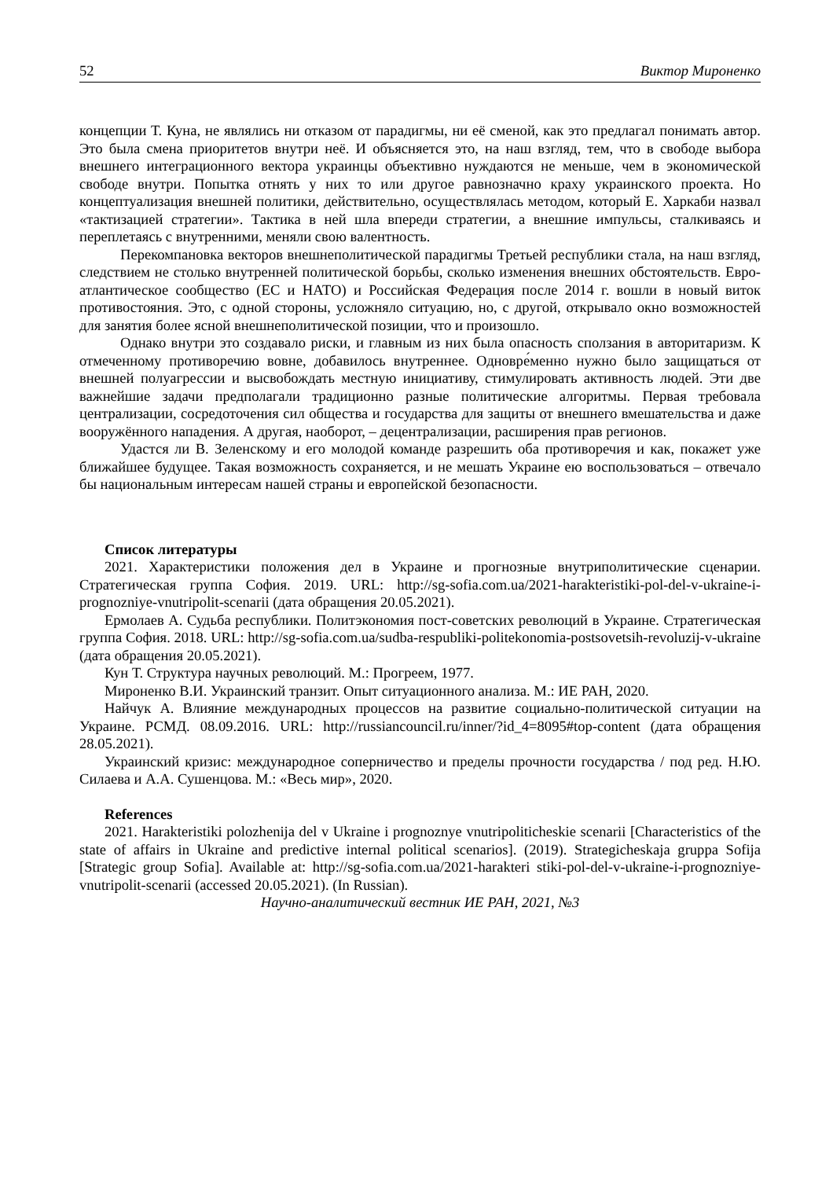52 Виктор Мироненко
концепции Т. Куна, не являлись ни отказом от парадигмы, ни её сменой, как это предлагал понимать автор. Это была смена приоритетов внутри неё. И объясняется это, на наш взгляд, тем, что в свободе выбора внешнего интеграционного вектора украинцы объективно нуждаются не меньше, чем в экономической свободе внутри. Попытка отнять у них то или другое равнозначно краху украинского проекта. Но концептуализация внешней политики, действительно, осуществлялась методом, который Е. Харкаби назвал «тактизацией стратегии». Тактика в ней шла впереди стратегии, а внешние импульсы, сталкиваясь и переплетаясь с внутренними, меняли свою валентность.
Перекомпановка векторов внешнеполитической парадигмы Третьей республики стала, на наш взгляд, следствием не столько внутренней политической борьбы, сколько изменения внешних обстоятельств. Евро-атлантическое сообщество (ЕС и НАТО) и Российская Федерация после 2014 г. вошли в новый виток противостояния. Это, с одной стороны, усложняло ситуацию, но, с другой, открывало окно возможностей для занятия более ясной внешнеполитической позиции, что и произошло.
Однако внутри это создавало риски, и главным из них была опасность сползания в авторитаризм. К отмеченному противоречию вовне, добавилось внутреннее. Одновре́менно нужно было защищаться от внешней полуагрессии и высвобождать местную инициативу, стимулировать активность людей. Эти две важнейшие задачи предполагали традиционно разные политические алгоритмы. Первая требовала централизации, сосредоточения сил общества и государства для защиты от внешнего вмешательства и даже вооружённого нападения. А другая, наоборот, – децентрализации, расширения прав регионов.
Удастся ли В. Зеленскому и его молодой команде разрешить оба противоречия и как, покажет уже ближайшее будущее. Такая возможность сохраняется, и не мешать Украине ею воспользоваться – отвечало бы национальным интересам нашей страны и европейской безопасности.
Список литературы
2021. Характеристики положения дел в Украине и прогнозные внутриполитические сценарии. Стратегическая группа София. 2019. URL: http://sg-sofia.com.ua/2021-harakteristiki-pol-del-v-ukraine-i-prognozniye-vnutripolit-scenarii (дата обращения 20.05.2021).
Ермолаев А. Судьба республики. Политэкономия пост-советских революций в Украине. Стратегическая группа София. 2018. URL: http://sg-sofia.com.ua/sudba-respubliki-politekonomia-postsovetsih-revoluzij-v-ukraine (дата обращения 20.05.2021).
Кун Т. Структура научных революций. М.: Прогреем, 1977.
Мироненко В.И. Украинский транзит. Опыт ситуационного анализа. М.: ИЕ РАН, 2020.
Найчук А. Влияние международных процессов на развитие социально-политической ситуации на Украине. РСМД. 08.09.2016. URL: http://russiancouncil.ru/inner/?id_4=8095#top-content (дата обращения 28.05.2021).
Украинский кризис: международное соперничество и пределы прочности государства / под ред. Н.Ю. Силаева и А.А. Сушенцова. М.: «Весь мир», 2020.
References
2021. Harakteristiki polozhenija del v Ukraine i prognoznye vnutripoliticheskie scenarii [Characteristics of the state of affairs in Ukraine and predictive internal political scenarios]. (2019). Strategicheskaja gruppa Sofija [Strategic group Sofia]. Available at: http://sg-sofia.com.ua/2021-harakteri stiki-pol-del-v-ukraine-i-prognozniye-vnutripolit-scenarii (accessed 20.05.2021). (In Russian).
Научно-аналитический вестник ИЕ РАН, 2021, №3